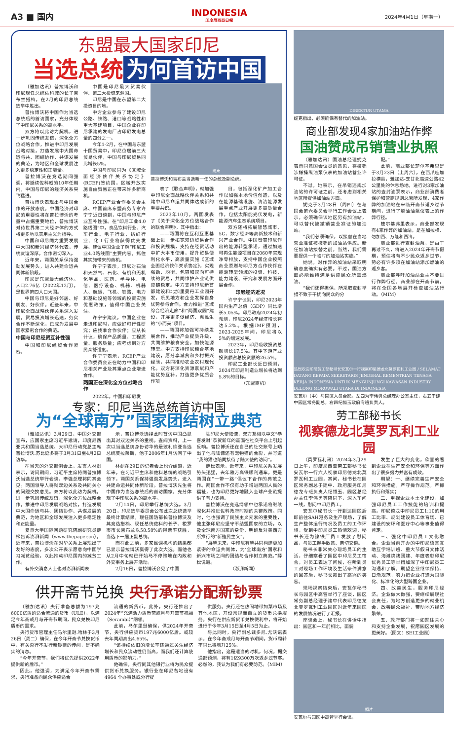A3 ■ 国内
INDONESIA
印度尼西亞日報
2024年4月1日（星期一）
东盟最大国家印尼
当选总统 为何首访中国
（雅加达讯）普拉博沃和印尼现任总统佐科威的长子吉布兰搭档，在2月的印尼总统选举中胜出。
普拉博沃将中国作为当选总统后的首访国家，充分体现了中印尼关系的高水平。
双方将以此访为契机，进一步巩固传统友谊，深化全方位战略合作，推进中印尼发展战略对接，打造发展中大国命运与共、团结协作、共谋发展的典范，为地区和全球发展注入更多稳定性和正能量。
普拉博沃在竞选期间强调，将延续佐科威的10年任期内，中国与印尼的经济关系突飞猛进。
普拉博沃表现出与中国合作的开放态度。中国经济对印尼的重要性将在普拉博沃的考量中占据重要地位，普拉博沃对待世界第二大经济体的方式将更多地以实用主义为指导。
中国和印尼同为重要发展中大国和新兴经济体代表，传统友谊深厚，合作密切深入。
近年来，两国关系保持强劲发展势头，进入共建命运共同体新阶段。
印尼是东盟最大经济体。人口2.76亿（2022年12月），是世界第四人口大国。
中国与印尼是好邻居、好朋友、好伙伴。近些年来，中印尼全面战略伙伴关系深入发展，贸易投资增长迅速，务实合作不断深化，已成为发展中国家紧密合作的典范。
中国与印尼经贸互补性强
中国和印尼经贸合作紧密。
中国是印尼最大贸易伙伴、第二大投资来源国。
印尼是中国在东盟第二大投资目的地。
中方企业参与了建设印尼公路、铁路、港口等战略性和重大基建项目，中国企业在印尼承建的发电厂占印尼发电总量的四分之一。
今年1-2月，在中国与东盟十国贸易中，印尼位居前三大贸易伙伴，中国与印尼贸易同比增长5%。
中国与印尼同为《区域全面经济伙伴关系协定》(RCEP)签约国，区域开放实施自由贸易正在带来许多新商机。
RCEP产业合作委员会主席、中国首席东盟商务专家许宁宁近日谈到，中国与印尼产业互补性强。在“印尼工业4.0路线图”中，食品饮料行业、汽车行业、电子行业、纺织行业、化工行业将获得优先发展。建议中国企业了解“印尼工业4.0路线图”主要内容，抓住其实施带来的商机。
许宁宁表示，印尼对石油和天然气、石化、有机和无机化学品、医药、半导体、电信、医疗设备、机器、机器人、航运、飞机、铁路、电力和基础设施等领域的投资实施优惠政策，值得中国企业关注。
许宁宁建议，中国企业在走进印尼时，应做好可行性研究；应找准合作伙伴；应从长计议，确保产品质量、工程质量、服务质量；应考虑到对方民众舒适度。
许宁宁表示，RCEP产业合作委员会正在助力中国和印尼相关产业及其重点企业增进合作。
两国正在深化全方位战略合作
2022年，中国和印尼发
照片
普拉博沃和吉布兰当选新一任的总统及副总统。
表了《联合声明》，就加强中印尼全面战略伙伴关系和共建中印尼命运共同体达成新的重要共识。
2023年10月，两国发表了《关于深化全方位战略合作的联合声明》，其中指出：
——两国将在互利互惠基础上进一步拓宽双边贸易合作和投资规模，支持在经贸活动中扩大本币使用，提升贸易便利化水平，高质量实施《区域全面经济伙伴关系协定》，实现强劲、均衡、包容和双向可持续的贸易，共同维护产业链供应链稳定。中方支持印尼新首都建设和北加里曼丹工业园开发，乐见地方和企业发挥自身优势参与合作。合力推进“区域综合经济走廊”和“两国双园”建设，开展更多促经济、惠民生的“小而美”项目。
——两国将加强可持续发展合作，推动产业提质升级，共同维护粮食安全，加快能源转型。中方支持印尼粮食基地建设，愿分享减贫和乡村振兴经验，共同推动农业农村现代化。双方将深化资源禀赋和产能优势互补，打造更多优质合作项
目，包括深化矿产加工合作以加强本地价值创造，以及在能源基础设施、清洁能源发展重点产业开展更多高质量合作，包括太阳能光伏发电，新能源汽车生态系统项目。
双方还将拓展智慧城市、5G、数字经济等高新技术和新兴产业合作。中国赞赏印尼作出的能源转型承诺，通过加速可再生能源项目在2060年实现净零排放，支持中国企业按照商业原则与印尼方合作伙伴在能源转型领域的投资、科技、能力建设、研究和发展方面开展合作。
印尼经济近况
许宁宁谈到，印尼2023年国内生产总值（GDP）同比增长5.05%。印尼政府2024年初预测，印尼2024年经济增长将达5.2%。根据IMF预测，2023-2025年间，印尼将以5%的增速发展。
2023年，印尼吸收投资总额增长17.5%。其中下游产业投资额占总投资额的26.5%。
印尼工业部长近日预测，2024年印尼制造业增长将达到5.8%的目标。
（东盟商机）
专家：印尼当选总统首访中国
为“全球南方”国家团结树立典范
（雅加达讯）3月29日，中国外交部宣布，应国家主席习近平邀请，印度尼西亚共和国当选总统、大印尼行动党总主席普拉博沃.苏比延多将于3月31日至4月2日访华。
在当天的外交部例会上，发言人林剑表示，访问期间，习近平主席将同普拉博沃当选总统举行会谈，李强总理将同其会见。两国领导人将就双边关系及共同关心的问题交换意见。双方将以此访为契机，进一步巩固传统友谊，深化全方位战略合作，推进中印尼发展战略对接，打造发展中大国命运与共、团结协作、共谋发展的典范，为地区和全球发展注入更多稳定性和正能量。
复旦大学国际问题研究院副研究员薛松告诉澎湃新闻（www.thepaper.cn），近年来，普拉博沃在对华关系上展现出了友好的态度，多次公开表示愿意向中国学习减贫经验，以此推动印尼国内的减贫工作。
有外交消息人士也对澎湃新闻表
示，普拉博沃选择此时首访中国凸显出其对双边关系的重视。查阅资料，上一次以当选总统身份访华的是玻利维亚当选总统莫拉莱斯，他于2006年1月访问了中国。
林剑在29日的记者会上也介绍道，近年来，在习近平主席和佐科总统的战略引领下，两国关系保持强劲发展势头，进入共建命运共同体新阶段。普拉博沃先生将中国作为当选总统后的首访国家，充分体现了中印尼关系的高水平。
2月14日，印尼举行总统大选。3月20日，印尼选举委员会公布此次总统选举最终计票结果，现任国防部长普拉博沃及其竞选搭档、现任总统佐科的长子、梭罗市市长吉布兰以58.58%的得票率获胜，当选下一届正副总统。
而在此之前，多家民调机构的结果都已显示普拉博沃赢得了此次大选。而他也从2月中旬就已开始马不停蹄地在内政和外交事务上展开活动。
2月16日，普拉博沃会见了中国
驻印尼大使陆慷，双方互相以中文“恭喜发财”恭贺新年的画面在社交平台上引起反响。普拉博沃还在自己的社交账号上晒出了他与陆慷还有宠物猫的合影，并写道“我的猫也陪同接待了陆大使的访问”。
薛松表示，近年来，中印尼关系发展势头迅猛，去年雅万高铁顺利通车，更是两国在“一带一路”倡议下合作的典范之作。两国合作不仅有助于增进两国人民的福祉，也为印尼更好地融入全球产业链提供了有力支持。
普拉博沃在竞选纲领中也承诺将继续深化并推进佐科政府时期的关键政策。同时，他也强调了民族主义元素的重要性，他主张印尼应坚守不结盟国家的立场，以及全球南方国家的身份，明确反对美西方所推行的“新殖民主义”。
“展望未来，中印尼有望共同构建更加紧密的命运共同体，为‘全球南方’国家和新兴市场之间的团结与合作树立典范。”薛松说道。
（澎湃新闻）
供开斋节兑换 央行承诺分配新钞票
（雅加达讯）央行准备总额为197兆6000亿盾的适合流通的货币（ULE），以满足今年斋戒月与开斋节期间，民众兑换印尼盾币的需求。
央行货币管理主任马尔里逊.哈林于3月26日（周二）确保，在今年开斋节兑换货币中，有关央行不发行新钞票的传闻，是不确实的消息。
“今年开斋节，我们将优先提供2022年提供新的盾币。”
因此，他强调，为满足今年开斋节需求，央行准备向民众供应适合
流通的新货币。此外，央行还推出了2024年“充满活力盾币斋戒月与开斋节祝福（Serambi）”纲领。
此前，马尔里逊确保，供2024年开斋节，央行供应货币197兆6000亿盾。或较去年同期高出4.65%。
“该持续依旧的增长率还通过关注经济增长和民众流动性仍当高，而我们还计算使用盾币的影响力。”
他确保，央行同其他银行业将为民众提供货币兑换服务。银行业在印尼各地设有 4964 个办事处或分行提
供服务。央行还在热闹地带如菜市场及其他地区，开设常规而自立的货币兑换服务。央行在供应新货币兑换便利中，将开始进行于今年3月15日至4月5日为止。
与此同时，央行副总裁多尼.尤沃诺表示，在今年斋戒月与开斋节期间，货币周转率同比将增升25%。
他指出，这是适当的时机，何况，据交通部预测，将有1亿9300万次返乡过节客。必然的，我认为我们有必要防范。（MIM）
DIREKTUR UTAMA
妮克指出，必须确保有替代的加油站。
商业部发现4家加油站作弊
国油赞成吊销营业执照
（雅加达讯）国油总经理妮克表示同意国会议员的意见，将撤销涉嫌操纵油泵仪表的加油站营业许可证。
不过，她表示，在吊销违规加油站的许可证之前，还考虑到相关地区所提供加油站方面。
妮克于3月28日（周四）在与国会第六委员会举行工作会议上表示，必须确保该地区另有加油站，可以替代被撤销营业准证的加油站。
“我们必须确保，以接替在当地营业准证被撤销的加油站供应。新任加油站接替之前，当然，我们需要提供一个临时的加油站实施。”
她说，对作弊的加油站采取明确态度确实有必要。不过，国油方面必能维持满足供应民众所需燃油。
“我们还得担保，所采取查封举措不致于干扰向民众的分
配。”
此前，商业部长楚尔基弗里是于3月23日（上周六），在西爪哇加拉横县，雅加达-芝甘北高速公路42公里处的休息场地，进行对3家加油站的查封油泵表示，商业部消费者保护和营商规则总署所发现，4家作弊的加油站在来临开斋节返乡过节期间，进行了燃油油泵仪表上的作弊行径。
楚尔基弗里表示，商业部发现有4家作弊的加油站，是在加拉横、勿加西、万隆和西冷。
商业部进行查封油泵，是由于再过不久，将进入2024年开斋节假期，预估将有不少民众返乡过节，势必有许多须在加油站添加燃油的返乡客。
商业部呼吁加油站业主不要进行作弊行径，商业部在开斋节前，将在全国各地展开检查加油站行动。（MIM）
热烈欢迎印尼劳工部秘书长安瓦尔一行视察印尼德龙北莫罗瓦利工业园 / SELAMAT DATANG KEPADA SEKRETARIS JENDERAL KEMENTRIAN TENAGA KERJA INDONESIA UNTUK MENGUNJUNGI KAWASAN INDUSTRY DELONG MOROWALI UTARA DI INDONESIA
安瓦尔（中）与园区人员合影。左四为李伟勇总经理办公室主任，右五于建中园区常务副总，右四纪恒玉政府专班负责人。
劳工部秘书长
视察德龙北莫罗瓦利工业园
（莫罗瓦利讯）2024年3月29日上午，印度尼西亚劳工部秘书长安瓦尔一行六人视察印尼德龙北莫罗瓦利工业园，其间，秘书长在园区常务副总于建中、政府服务印尼德龙专班负责人纪恒玉、园区总经办主任李伟勇等陪同下，深入车间一线，慰问中印尼员工。
安瓦尔秘书长一行到达园区后即前往SAH港务及生产现场，了解生产整体运行情况及员工的工作环境，受到中印尼员工热情欢迎，秘书长还为镍铁厂员工发放了慰问品，与员工握手致意、亲切交谈。
秘书长非常关心现场员工的生活，仔细察看了园区中印尼员工宿舍，对员工表达了问候，在听到员工对现场工作环境及生活条件满意的回答后，秘书长露出了高兴的笑容。
现场视察结束后，安瓦尔秘书长与园区中高管举行了座谈，园区常务副总经理于建中代表印尼德龙北莫罗瓦利工业园区对近年来园区的发展情况进行了汇报。
座谈会上，秘书长在讲话中指出：园区和一年前相比，面貌
发生了巨大的变化，欣喜的看到企业在生产安全和环保等方面作出了很多努力并富有成效。
期望：一、继续完善生产安全和环保措施，严守操作规范，严抓执行和落实；
二、重视企业本土化建设，加强印尼员工工作技能的培训和提高。印尼德龙中印尼员工1:10的用工比率、规划建设员工体育场、已建设的安环和医疗中心等事业值得肯定。
三、强化中印尼员工文化融合。企业当前开办的中印尼语言互助互学培训班、重大节假日文体活动、海滩烧烤团建、年度表彰印尼优秀员工等举措加深了中印尼员工沟通和了解，期望企业继续保持、日渐规范，努力把企业打造为国际化、标准化的大型跨国企业。
四、改善民生，服务印尼经济。企业做大做强，要继续展现社会责任，为地方创造更多的就业机会，改善民众福祉，带动地方经济繁荣。
五、政府部门将一如既往关心和支持企业发展，祝愿园区发展的更美好。（图文：SEI工业园）
照片
安瓦尔与园区中高管举行会谈。